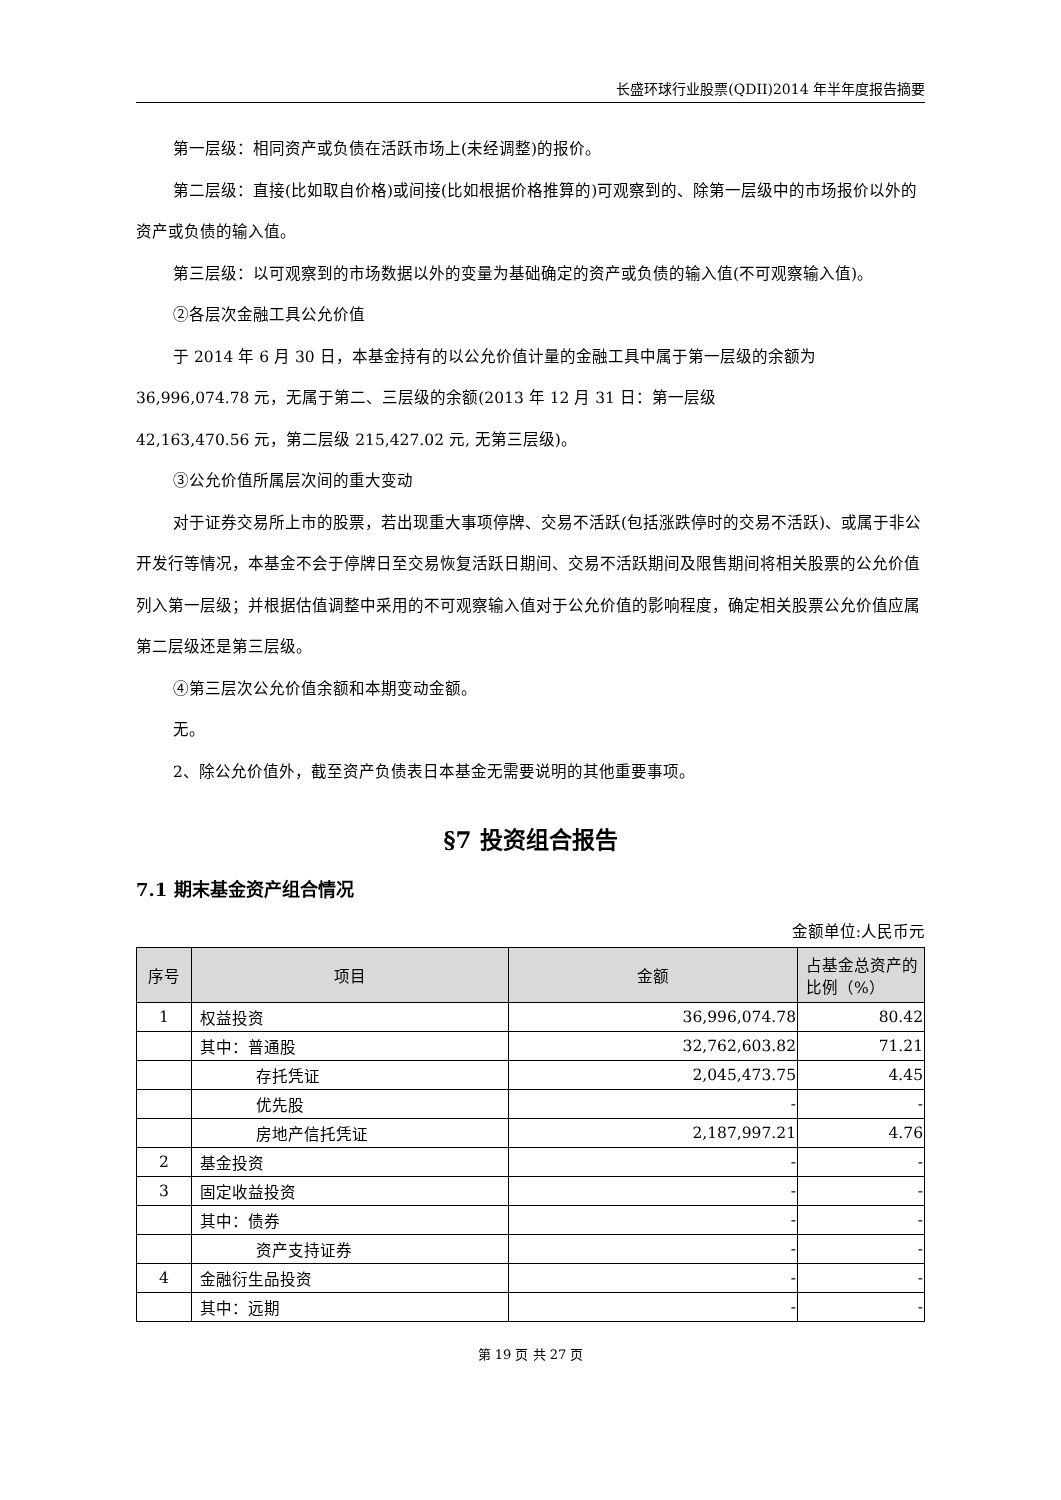长盛环球行业股票(QDII)2014 年半年度报告摘要
第一层级：相同资产或负债在活跃市场上(未经调整)的报价。
第二层级：直接(比如取自价格)或间接(比如根据价格推算的)可观察到的、除第一层级中的市场报价以外的资产或负债的输入值。
第三层级：以可观察到的市场数据以外的变量为基础确定的资产或负债的输入值(不可观察输入值)。
②各层次金融工具公允价值
于 2014 年 6 月 30 日，本基金持有的以公允价值计量的金融工具中属于第一层级的余额为
36,996,074.78 元，无属于第二、三层级的余额(2013 年 12 月 31 日：第一层级
42,163,470.56 元，第二层级 215,427.02 元, 无第三层级)。
③公允价值所属层次间的重大变动
对于证券交易所上市的股票，若出现重大事项停牌、交易不活跃(包括涨跌停时的交易不活跃)、或属于非公开发行等情况，本基金不会于停牌日至交易恢复活跃日期间、交易不活跃期间及限售期间将相关股票的公允价值列入第一层级；并根据估值调整中采用的不可观察输入值对于公允价值的影响程度，确定相关股票公允价值应属第二层级还是第三层级。
④第三层次公允价值余额和本期变动金额。
无。
2、除公允价值外，截至资产负债表日本基金无需要说明的其他重要事项。
§7 投资组合报告
7.1 期末基金资产组合情况
金额单位:人民币元
| 序号 | 项目 | 金额 | 占基金总资产的比例（%） |
| --- | --- | --- | --- |
| 1 | 权益投资 | 36,996,074.78 | 80.42 |
| | 其中：普通股 | 32,762,603.82 | 71.21 |
| | 存托凭证 | 2,045,473.75 | 4.45 |
| | 优先股 | - | - |
| | 房地产信托凭证 | 2,187,997.21 | 4.76 |
| 2 | 基金投资 | - | - |
| 3 | 固定收益投资 | - | - |
| | 其中：债券 | - | - |
| | 资产支持证券 | - | - |
| 4 | 金融衍生品投资 | - | - |
| | 其中：远期 | - | - |
第 19 页 共 27 页